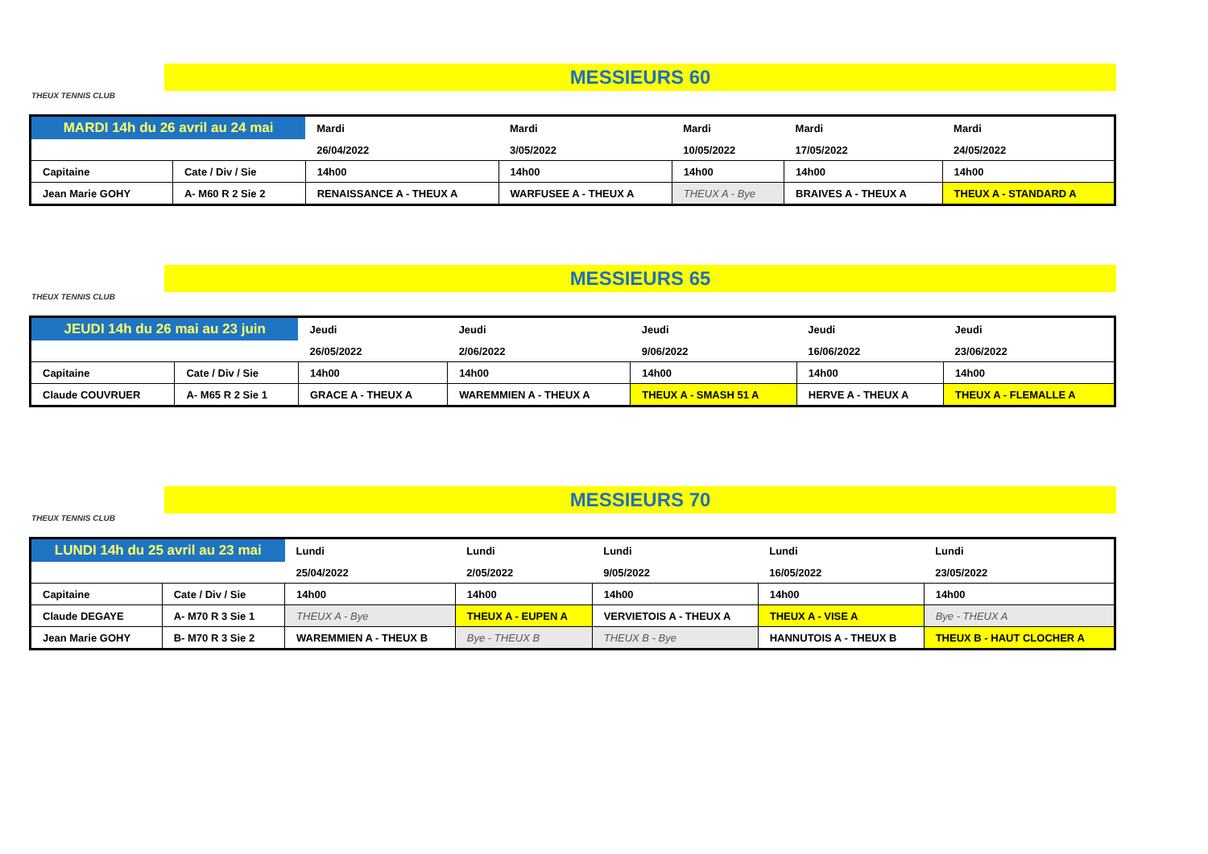THEUX TENNIS CLUB
MESSIEURS 60
| MARDI 14h du 26 avril au 24 mai | | Mardi | Mardi | Mardi | Mardi | Mardi |
| | | 26/04/2022 | 3/05/2022 | 10/05/2022 | 17/05/2022 | 24/05/2022 |
| Capitaine | Cate / Div / Sie | 14h00 | 14h00 | 14h00 | 14h00 | 14h00 |
| Jean Marie GOHY | A- M60 R 2 Sie 2 | RENAISSANCE A - THEUX A | WARFUSEE A - THEUX A | THEUX A - Bye | BRAIVES A - THEUX A | THEUX A - STANDARD A |
THEUX TENNIS CLUB
MESSIEURS 65
| JEUDI 14h du 26 mai au 23 juin | | Jeudi | Jeudi | Jeudi | Jeudi | Jeudi |
| | | 26/05/2022 | 2/06/2022 | 9/06/2022 | 16/06/2022 | 23/06/2022 |
| Capitaine | Cate / Div / Sie | 14h00 | 14h00 | 14h00 | 14h00 | 14h00 |
| Claude COUVRUER | A- M65 R 2 Sie 1 | GRACE A - THEUX A | WAREMMIEN A - THEUX A | THEUX A - SMASH 51 A | HERVE A - THEUX A | THEUX A - FLEMALLE A |
THEUX TENNIS CLUB
MESSIEURS 70
| LUNDI 14h du 25 avril au 23 mai | | Lundi | Lundi | Lundi | Lundi | Lundi |
| | | 25/04/2022 | 2/05/2022 | 9/05/2022 | 16/05/2022 | 23/05/2022 |
| Capitaine | Cate / Div / Sie | 14h00 | 14h00 | 14h00 | 14h00 | 14h00 |
| Claude DEGAYE | A- M70 R 3 Sie 1 | THEUX A - Bye | THEUX A - EUPEN A | VERVIETOIS A - THEUX A | THEUX A - VISE A | Bye - THEUX A |
| Jean Marie GOHY | B- M70 R 3 Sie 2 | WAREMMIEN A - THEUX B | Bye - THEUX B | THEUX B - Bye | HANNUTOIS A - THEUX B | THEUX B - HAUT CLOCHER A |